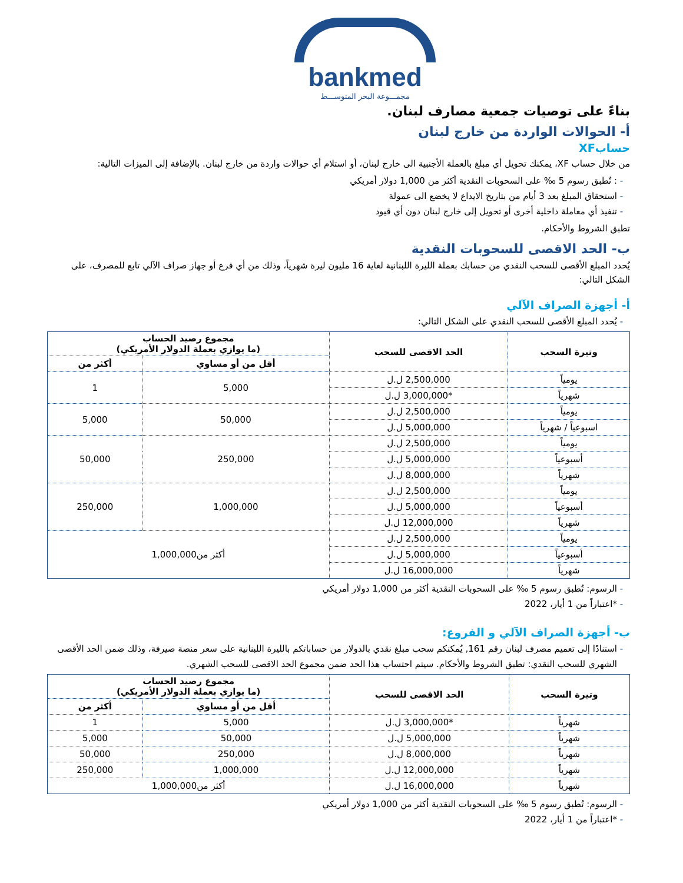bankmed
مجمـــوعة البحر المتوســـط
بناءً على توصيات جمعية مصارف لبنان.
أ- الحوالات الواردة من خارج لبنان
حسابXF
من خلال حساب XF، يمكنك تحويل أي مبلغ بالعملة الأجنبية الى خارج لبنان، أو استلام أي حوالات واردة من خارج لبنان. بالإضافة إلى الميزات التالية:
: تُطبق رسوم 5 ‰ على السحوبات النقدية أكثر من 1,000 دولار أمريكي
استحقاق المبلغ بعد 3 أيام من بتاريخ الايداع لا يخضع الى عمولة
تنفيذ أي معاملة داخلية أخرى أو تحويل إلى خارج لبنان دون أي قيود
تطبق الشروط والأحكام.
ب- الحد الاقصى للسحوبات النقدية
يُحدد المبلغ الأقصى للسحب النقدي من حسابك بعملة الليرة اللبنانية لغاية 16 مليون ليرة شهرياً، وذلك من أي فرع أو جهاز صراف الآلي تابع للمصرف، على الشكل التالي:
أ- أجهزة الصراف الآلي
يُحدد المبلغ الأقصى للسحب النقدي على الشكل التالي:
| وتيرة السحب | الحد الاقصى للسحب | مجموع رصيد الحساب (ما يوازي بعملة الدولار الأمريكي) | |
| --- | --- | --- | --- |
| | | أقل من أو مساوي | أكثر من |
| يومياً | 2,500,000 ل.ل | 5,000 | 1 |
| شهرياً | *3,000,000 ل.ل | | |
| يومياً | 2,500,000 ل.ل | 50,000 | 5,000 |
| اسبوعياً / شهرياً | 5,000,000 ل.ل | | |
| يومياً | 2,500,000 ل.ل | 250,000 | 50,000 |
| أسبوعياً | 5,000,000 ل.ل | | |
| شهرياً | 8,000,000 ل.ل | | |
| يومياً | 2,500,000 ل.ل | 1,000,000 | 250,000 |
| أسبوعياً | 5,000,000 ل.ل | | |
| شهرياً | 12,000,000 ل.ل | | |
| يومياً | 2,500,000 ل.ل | أكثر من1,000,000 | |
| أسبوعياً | 5,000,000 ل.ل | | |
| شهرياً | 16,000,000 ل.ل | | |
الرسوم: تُطبق رسوم 5 ‰ على السحوبات النقدية أكثر من 1,000 دولار أمريكي
*اعتباراً من 1 أيار، 2022
ب- أجهزة الصراف الآلي و الفروع:
استنادًا إلى تعميم مصرف لبنان رقم 161, يُمكنكم سحب مبلغ نقدي بالدولار من حساباتكم بالليرة اللبنانية على سعر منصة صيرفة، وذلك ضمن الحد الأقصى الشهري للسحب النقدي: تطبق الشروط والأحكام. سيتم احتساب هذا الحد ضمن مجموع الحد الاقصى للسحب الشهري.
| وتيرة السحب | الحد الاقصى للسحب | مجموع رصيد الحساب (ما يوازي بعملة الدولار الأمريكي) | |
| --- | --- | --- | --- |
| | | أقل من أو مساوي | أكثر من |
| شهرياً | *3,000,000 ل.ل | 5,000 | 1 |
| شهرياً | 5,000,000 ل.ل | 50,000 | 5,000 |
| شهرياً | 8,000,000 ل.ل | 250,000 | 50,000 |
| شهرياً | 12,000,000 ل.ل | 1,000,000 | 250,000 |
| شهرياً | 16,000,000 ل.ل | أكثر من1,000,000 | |
الرسوم: تُطبق رسوم 5 ‰ على السحوبات النقدية أكثر من 1,000 دولار أمريكي
*اعتباراً من 1 أيار، 2022